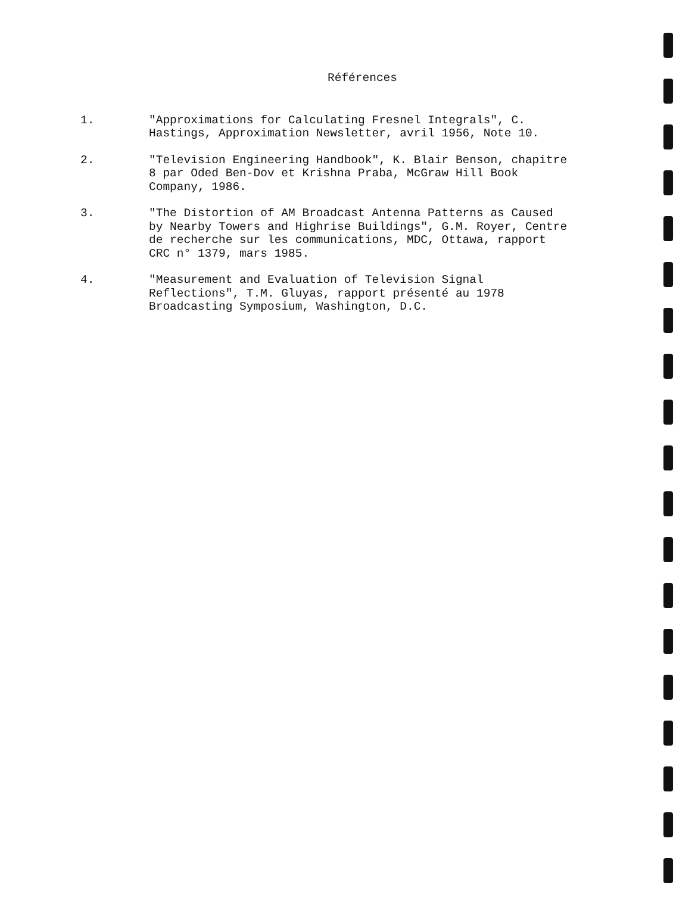Références
1. "Approximations for Calculating Fresnel Integrals", C. Hastings, Approximation Newsletter, avril 1956, Note 10.
2. "Television Engineering Handbook", K. Blair Benson, chapitre 8 par Oded Ben-Dov et Krishna Praba, McGraw Hill Book Company, 1986.
3. "The Distortion of AM Broadcast Antenna Patterns as Caused by Nearby Towers and Highrise Buildings", G.M. Royer, Centre de recherche sur les communications, MDC, Ottawa, rapport CRC n° 1379, mars 1985.
4. "Measurement and Evaluation of Television Signal Reflections", T.M. Gluyas, rapport présenté au 1978 Broadcasting Symposium, Washington, D.C.